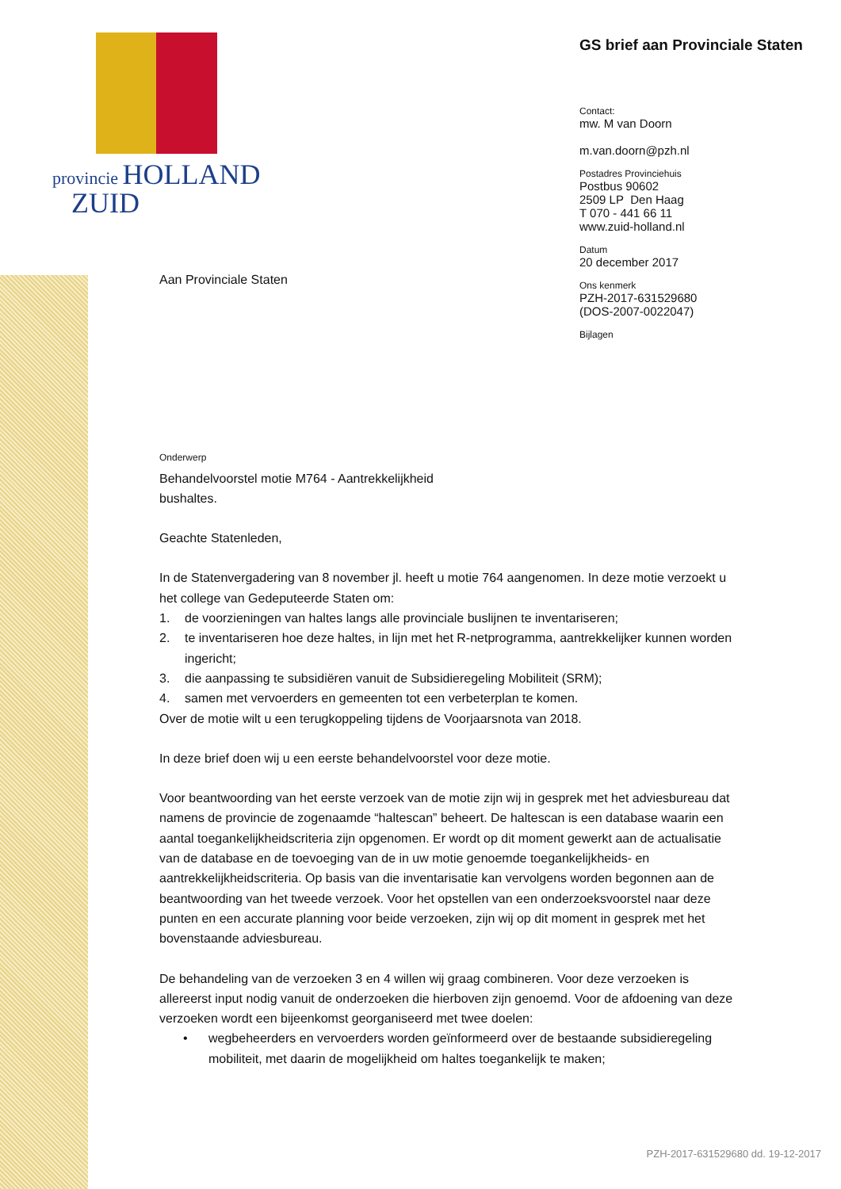provincie HOLLAND
ZUID
GS brief aan Provinciale Staten
Contact:
mw. M van Doorn
m.van.doorn@pzh.nl
Postadres Provinciehuis
Postbus 90602
2509 LP Den Haag
T 070 - 441 66 11
www.zuid-holland.nl
Datum
20 december 2017
Ons kenmerk
PZH-2017-631529680
(DOS-2007-0022047)
Bijlagen
Aan Provinciale Staten
Onderwerp
Behandelvoorstel motie M764 - Aantrekkelijkheid
bushaltes.
Geachte Statenleden,
In de Statenvergadering van 8 november jl. heeft u motie 764 aangenomen. In deze motie verzoekt u het college van Gedeputeerde Staten om:
1. de voorzieningen van haltes langs alle provinciale buslijnen te inventariseren;
2. te inventariseren hoe deze haltes, in lijn met het R-netprogramma, aantrekkelijker kunnen worden ingericht;
3. die aanpassing te subsidiëren vanuit de Subsidieregeling Mobiliteit (SRM);
4. samen met vervoerders en gemeenten tot een verbeterplan te komen.
Over de motie wilt u een terugkoppeling tijdens de Voorjaarsnota van 2018.
In deze brief doen wij u een eerste behandelvoorstel voor deze motie.
Voor beantwoording van het eerste verzoek van de motie zijn wij in gesprek met het adviesbureau dat namens de provincie de zogenaamde “haltescan” beheert. De haltescan is een database waarin een aantal toegankelijkheidscriteria zijn opgenomen. Er wordt op dit moment gewerkt aan de actualisatie van de database en de toevoeging van de in uw motie genoemde toegankelijkheids- en aantrekkelijkheidscriteria. Op basis van die inventarisatie kan vervolgens worden begonnen aan de beantwoording van het tweede verzoek. Voor het opstellen van een onderzoeksvoorstel naar deze punten en een accurate planning voor beide verzoeken, zijn wij op dit moment in gesprek met het bovenstaande adviesbureau.
De behandeling van de verzoeken 3 en 4 willen wij graag combineren. Voor deze verzoeken is allereerst input nodig vanuit de onderzoeken die hierboven zijn genoemd. Voor de afdoening van deze verzoeken wordt een bijeenkomst georganiseerd met twee doelen:
• wegbeheerders en vervoerders worden geïnformeerd over de bestaande subsidieregeling mobiliteit, met daarin de mogelijkheid om haltes toegankelijk te maken;
PZH-2017-631529680 dd. 19-12-2017